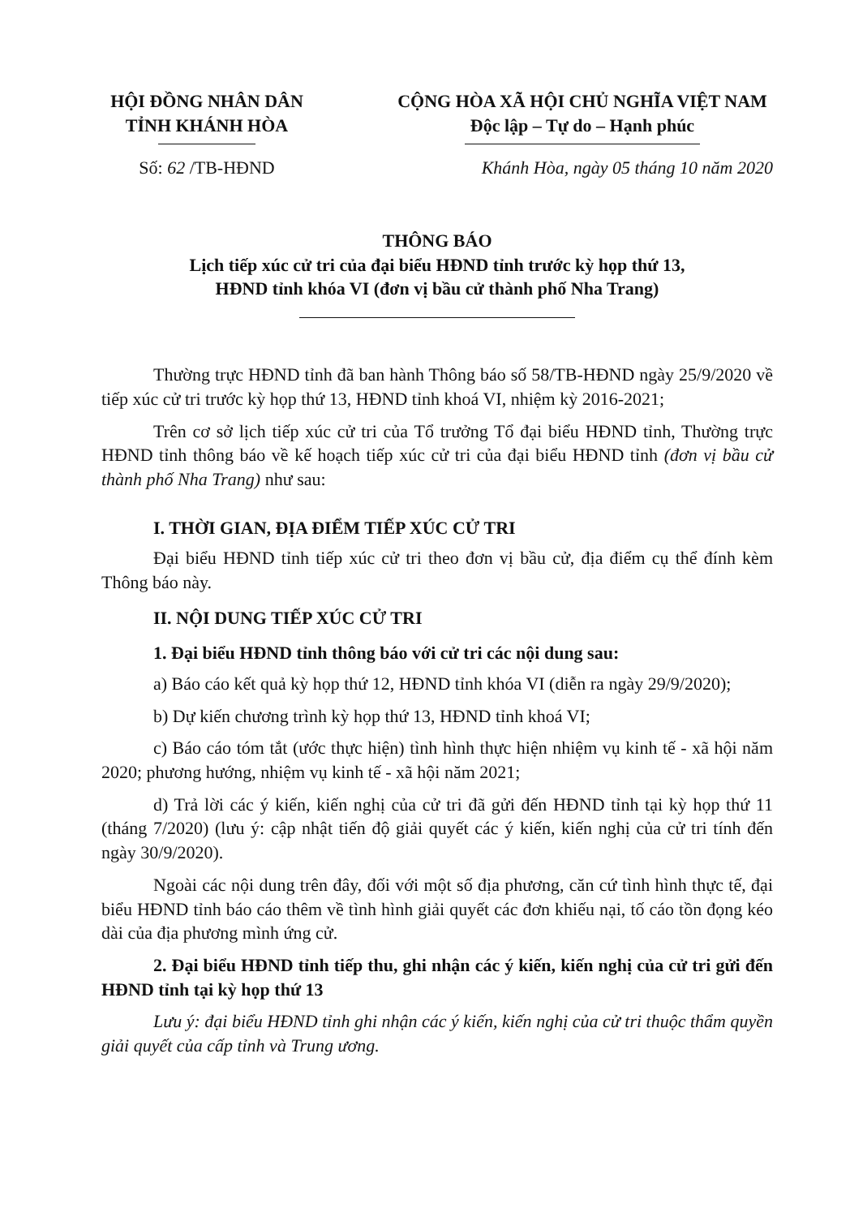HỘI ĐỒNG NHÂN DÂN
TỈNH KHÁNH HÒA
CỘNG HÒA XÃ HỘI CHỦ NGHĨA VIỆT NAM
Độc lập – Tự do – Hạnh phúc
Số: 62 /TB-HĐND Khánh Hòa, ngày 05 tháng 10 năm 2020
THÔNG BÁO
Lịch tiếp xúc cử tri của đại biểu HĐND tỉnh trước kỳ họp thứ 13,
HĐND tỉnh khóa VI (đơn vị bầu cử thành phố Nha Trang)
Thường trực HĐND tỉnh đã ban hành Thông báo số 58/TB-HĐND ngày 25/9/2020 về tiếp xúc cử tri trước kỳ họp thứ 13, HĐND tỉnh khoá VI, nhiệm kỳ 2016-2021;
Trên cơ sở lịch tiếp xúc cử tri của Tổ trưởng Tổ đại biểu HĐND tỉnh, Thường trực HĐND tỉnh thông báo về kế hoạch tiếp xúc cử tri của đại biểu HĐND tỉnh (đơn vị bầu cử thành phố Nha Trang) như sau:
I. THỜI GIAN, ĐỊA ĐIỂM TIẾP XÚC CỬ TRI
Đại biểu HĐND tỉnh tiếp xúc cử tri theo đơn vị bầu cử, địa điểm cụ thể đính kèm Thông báo này.
II. NỘI DUNG TIẾP XÚC CỬ TRI
1. Đại biểu HĐND tỉnh thông báo với cử tri các nội dung sau:
a) Báo cáo kết quả kỳ họp thứ 12, HĐND tỉnh khóa VI (diễn ra ngày 29/9/2020);
b) Dự kiến chương trình kỳ họp thứ 13, HĐND tỉnh khoá VI;
c) Báo cáo tóm tắt (ước thực hiện) tình hình thực hiện nhiệm vụ kinh tế - xã hội năm 2020; phương hướng, nhiệm vụ kinh tế - xã hội năm 2021;
d) Trả lời các ý kiến, kiến nghị của cử tri đã gửi đến HĐND tỉnh tại kỳ họp thứ 11 (tháng 7/2020) (lưu ý: cập nhật tiến độ giải quyết các ý kiến, kiến nghị của cử tri tính đến ngày 30/9/2020).
Ngoài các nội dung trên đây, đối với một số địa phương, căn cứ tình hình thực tế, đại biểu HĐND tỉnh báo cáo thêm về tình hình giải quyết các đơn khiếu nại, tố cáo tồn đọng kéo dài của địa phương mình ứng cử.
2. Đại biểu HĐND tỉnh tiếp thu, ghi nhận các ý kiến, kiến nghị của cử tri gửi đến HĐND tỉnh tại kỳ họp thứ 13
Lưu ý: đại biểu HĐND tỉnh ghi nhận các ý kiến, kiến nghị của cử tri thuộc thẩm quyền giải quyết của cấp tỉnh và Trung ương.